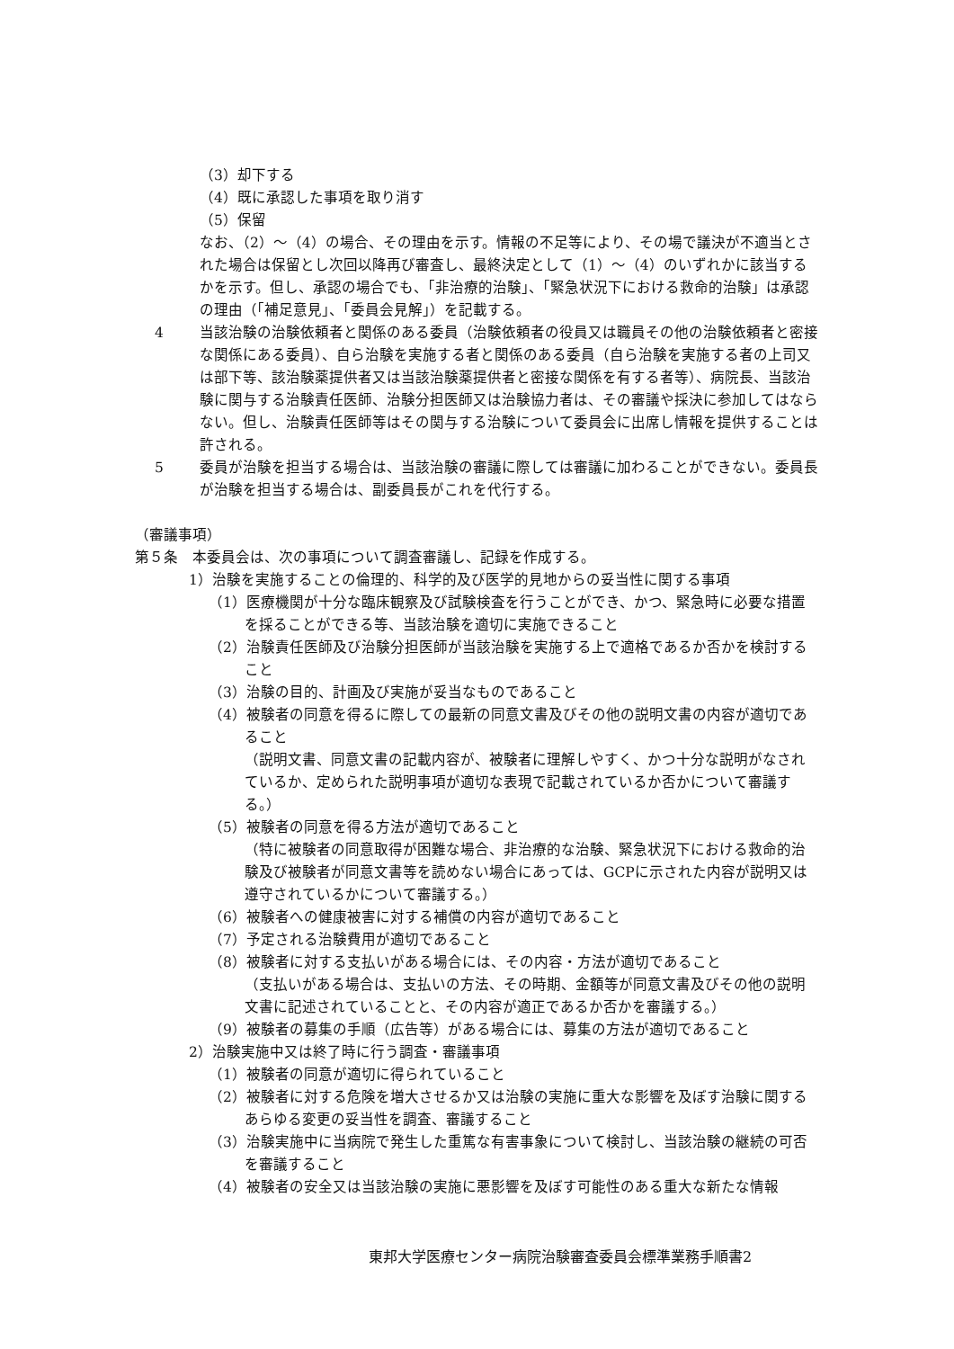（3）却下する
（4）既に承認した事項を取り消す
（5）保留
なお、（2）～（4）の場合、その理由を示す。情報の不足等により、その場で議決が不適当とされた場合は保留とし次回以降再び審査し、最終決定として（1）～（4）のいずれかに該当するかを示す。但し、承認の場合でも、「非治療的治験」、「緊急状況下における救命的治験」は承認の理由（「補足意見」、「委員会見解」）を記載する。
4 当該治験の治験依頼者と関係のある委員（治験依頼者の役員又は職員その他の治験依頼者と密接な関係にある委員）、自ら治験を実施する者と関係のある委員（自ら治験を実施する者の上司又は部下等、該治験薬提供者又は当該治験薬提供者と密接な関係を有する者等）、病院長、当該治験に関与する治験責任医師、治験分担医師又は治験協力者は、その審議や採決に参加してはならない。但し、治験責任医師等はその関与する治験について委員会に出席し情報を提供することは許される。
5 委員が治験を担当する場合は、当該治験の審議に際しては審議に加わることができない。委員長が治験を担当する場合は、副委員長がこれを代行する。
（審議事項）
第５条　本委員会は、次の事項について調査審議し、記録を作成する。
1）治験を実施することの倫理的、科学的及び医学的見地からの妥当性に関する事項
（1）医療機関が十分な臨床観察及び試験検査を行うことができ、かつ、緊急時に必要な措置を採ることができる等、当該治験を適切に実施できること
（2）治験責任医師及び治験分担医師が当該治験を実施する上で適格であるか否かを検討すること
（3）治験の目的、計画及び実施が妥当なものであること
（4）被験者の同意を得るに際しての最新の同意文書及びその他の説明文書の内容が適切であること
（説明文書、同意文書の記載内容が、被験者に理解しやすく、かつ十分な説明がなされているか、定められた説明事項が適切な表現で記載されているか否かについて審議する。）
（5）被験者の同意を得る方法が適切であること
（特に被験者の同意取得が困難な場合、非治療的な治験、緊急状況下における救命的治験及び被験者が同意文書等を読めない場合にあっては、GCPに示された内容が説明又は遵守されているかについて審議する。）
（6）被験者への健康被害に対する補償の内容が適切であること
（7）予定される治験費用が適切であること
（8）被験者に対する支払いがある場合には、その内容・方法が適切であること
（支払いがある場合は、支払いの方法、その時期、金額等が同意文書及びその他の説明文書に記述されていることと、その内容が適正であるか否かを審議する。）
（9）被験者の募集の手順（広告等）がある場合には、募集の方法が適切であること
2）治験実施中又は終了時に行う調査・審議事項
（1）被験者の同意が適切に得られていること
（2）被験者に対する危険を増大させるか又は治験の実施に重大な影響を及ぼす治験に関するあらゆる変更の妥当性を調査、審議すること
（3）治験実施中に当病院で発生した重篤な有害事象について検討し、当該治験の継続の可否を審議すること
（4）被験者の安全又は当該治験の実施に悪影響を及ぼす可能性のある重大な新たな情報
東邦大学医療センター病院治験審査委員会標準業務手順書2